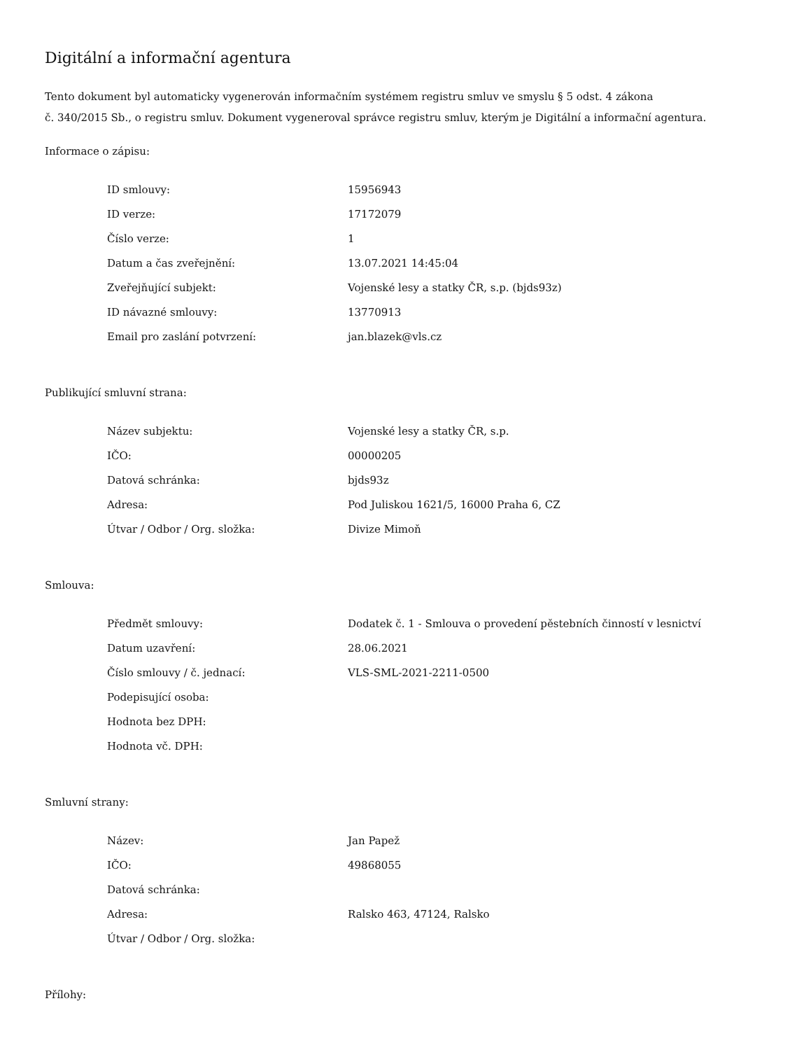Digitální a informační agentura
Tento dokument byl automaticky vygenerován informačním systémem registru smluv ve smyslu § 5 odst. 4 zákona
č. 340/2015 Sb., o registru smluv. Dokument vygeneroval správce registru smluv, kterým je Digitální a informační agentura.
Informace o zápisu:
| ID smlouvy: | 15956943 |
| ID verze: | 17172079 |
| Číslo verze: | 1 |
| Datum a čas zveřejnění: | 13.07.2021 14:45:04 |
| Zveřejňující subjekt: | Vojenské lesy a statky ČR, s.p. (bjds93z) |
| ID návazné smlouvy: | 13770913 |
| Email pro zaslání potvrzení: | jan.blazek@vls.cz |
Publikující smluvní strana:
| Název subjektu: | Vojenské lesy a statky ČR, s.p. |
| IČO: | 00000205 |
| Datová schránka: | bjds93z |
| Adresa: | Pod Juliskou 1621/5, 16000 Praha 6, CZ |
| Útvar / Odbor / Org. složka: | Divize Mimoň |
Smlouva:
| Předmět smlouvy: | Dodatek č. 1 - Smlouva o provedení pěstebních činností v lesnictví |
| Datum uzavření: | 28.06.2021 |
| Číslo smlouvy / č. jednací: | VLS-SML-2021-2211-0500 |
| Podepisující osoba: | |
| Hodnota bez DPH: | |
| Hodnota vč. DPH: | |
Smluvní strany:
| Název: | Jan Papež |
| IČO: | 49868055 |
| Datová schránka: | |
| Adresa: | Ralsko 463, 47124, Ralsko |
| Útvar / Odbor / Org. složka: | |
Přílohy: